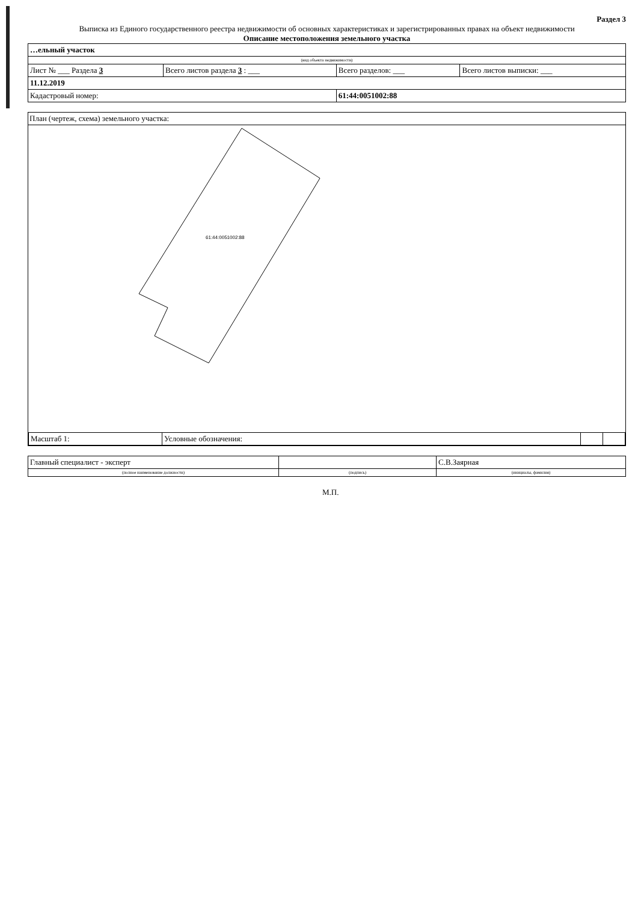Раздел 3
Выписка из Единого государственного реестра недвижимости об основных характеристиках и зарегистрированных правах на объект недвижимости
Описание местоположения земельного участка
| …ельный участок | | | |
| (вид объекта недвижимости) | | | |
| Лист № ___ Раздела 3 | Всего листов раздела 3 : ___ | Всего разделов: ___ | Всего листов выписки: ___ |
| 11.12.2019 | | | |
| Кадастровый номер: | | 61:44:0051002:88 | |
План (чертеж, схема) земельного участка:
61:44:0051002:88
| Масштаб 1: | Условные обозначения: | | |
| Главный специалист - эксперт | | С.В.Заярная |
| (полное наименование должности) | (подпись) | (инициалы, фамилия) |
М.П.